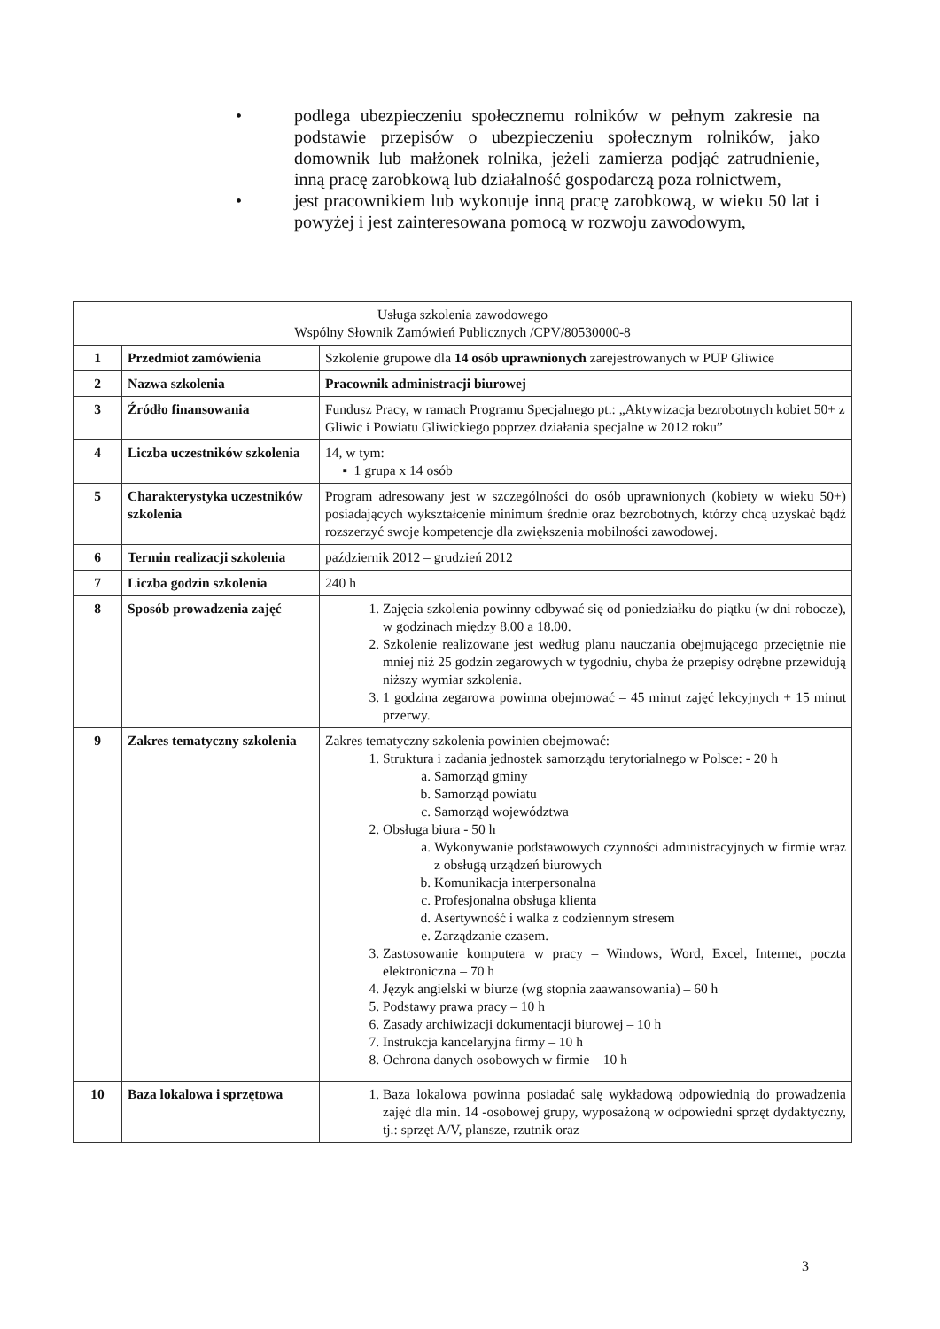• podlega ubezpieczeniu społecznemu rolników w pełnym zakresie na podstawie przepisów o ubezpieczeniu społecznym rolników, jako domownik lub małżonek rolnika, jeżeli zamierza podjąć zatrudnienie, inną pracę zarobkową lub działalność gospodarczą poza rolnictwem,
• jest pracownikiem lub wykonuje inną pracę zarobkową, w wieku 50 lat i powyżej i jest zainteresowana pomocą w rozwoju zawodowym,
| Usługa szkolenia zawodowego Wspólny Słownik Zamówień Publicznych /CPV/80530000-8 | | |
| 1 | Przedmiot zamówienia | Szkolenie grupowe dla 14 osób uprawnionych zarejestrowanych w PUP Gliwice |
| 2 | Nazwa szkolenia | Pracownik administracji biurowej |
| 3 | Źródło finansowania | Fundusz Pracy, w ramach Programu Specjalnego pt.: „Aktywizacja bezrobotnych kobiet 50+ z Gliwic i Powiatu Gliwickiego poprzez działania specjalne w 2012 roku” |
| 4 | Liczba uczestników szkolenia | 14, w tym: ▪ 1 grupa x 14 osób |
| 5 | Charakterystyka uczestników szkolenia | Program adresowany jest w szczególności do osób uprawnionych (kobiety w wieku 50+) posiadających wykształcenie minimum średnie oraz bezrobotnych, którzy chcą uzyskać bądź rozszerzyć swoje kompetencje dla zwiększenia mobilności zawodowej. |
| 6 | Termin realizacji szkolenia | październik 2012 – grudzień 2012 |
| 7 | Liczba godzin szkolenia | 240 h |
| 8 | Sposób prowadzenia zajęć | 1. Zajęcia szkolenia powinny odbywać się od poniedziałku do piątku (w dni robocze), w godzinach między 8.00 a 18.00. 2. Szkolenie realizowane jest według planu nauczania obejmującego przeciętnie nie mniej niż 25 godzin zegarowych w tygodniu, chyba że przepisy odrębne przewidują niższy wymiar szkolenia. 3. 1 godzina zegarowa powinna obejmować – 45 minut zajęć lekcyjnych + 15 minut przerwy. |
| 9 | Zakres tematyczny szkolenia | Zakres tematyczny szkolenia powinien obejmować: 1. Struktura i zadania jednostek samorządu terytorialnego w Polsce: - 20 h a. Samorząd gminy b. Samorząd powiatu c. Samorząd województwa 2. Obsługa biura - 50 h a. Wykonywanie podstawowych czynności administracyjnych w firmie wraz z obsługą urządzeń biurowych b. Komunikacja interpersonalna c. Profesjonalna obsługa klienta d. Asertywność i walka z codziennym stresem e. Zarządzanie czasem. 3. Zastosowanie komputera w pracy – Windows, Word, Excel, Internet, poczta elektroniczna – 70 h 4. Język angielski w biurze (wg stopnia zaawansowania) – 60 h 5. Podstawy prawa pracy – 10 h 6. Zasady archiwizacji dokumentacji biurowej – 10 h 7. Instrukcja kancelaryjna firmy – 10 h 8. Ochrona danych osobowych w firmie – 10 h |
| 10 | Baza lokalowa i sprzętowa | 1. Baza lokalowa powinna posiadać salę wykładową odpowiednią do prowadzenia zajęć dla min. 14 -osobowej grupy, wyposażoną w odpowiedni sprzęt dydaktyczny, tj.: sprzęt A/V, plansze, rzutnik oraz |
3